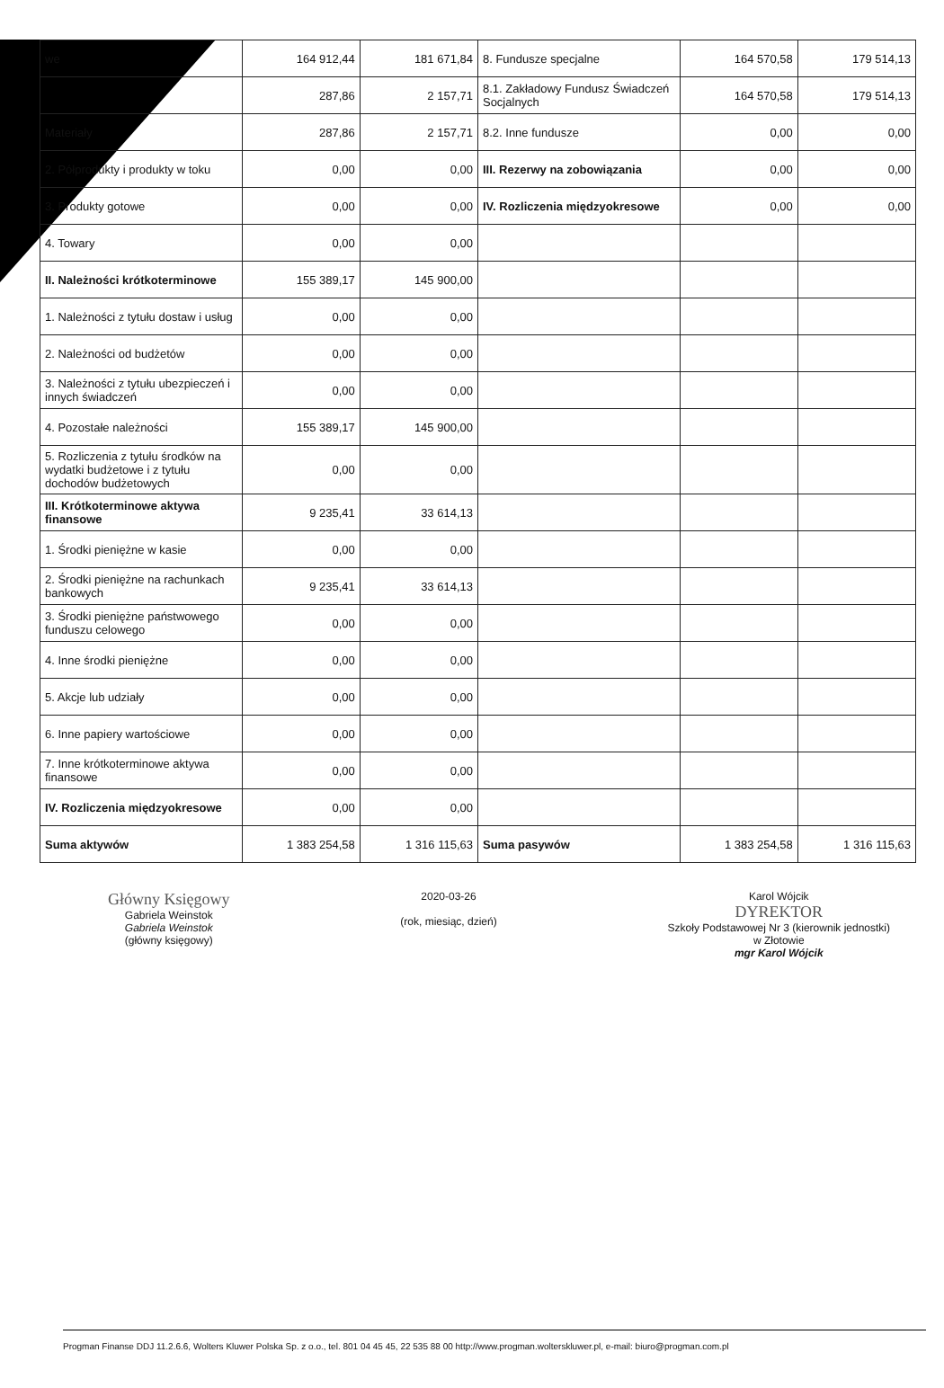| we | 164 912,44 | 181 671,84 | 8. Fundusze specjalne | 164 570,58 | 179 514,13 |
| | 287,86 | 2 157,71 | 8.1. Zakładowy Fundusz Świadczeń Socjalnych | 164 570,58 | 179 514,13 |
| Materiały | 287,86 | 2 157,71 | 8.2. Inne fundusze | 0,00 | 0,00 |
| 2. Półprodukty i produkty w toku | 0,00 | 0,00 | III. Rezerwy na zobowiązania | 0,00 | 0,00 |
| 3. Produkty gotowe | 0,00 | 0,00 | IV. Rozliczenia międzyokresowe | 0,00 | 0,00 |
| 4. Towary | 0,00 | 0,00 | | | |
| II. Należności krótkoterminowe | 155 389,17 | 145 900,00 | | | |
| 1. Należności z tytułu dostaw i usług | 0,00 | 0,00 | | | |
| 2. Należności od budżetów | 0,00 | 0,00 | | | |
| 3. Należności z tytułu ubezpieczeń i innych świadczeń | 0,00 | 0,00 | | | |
| 4. Pozostałe należności | 155 389,17 | 145 900,00 | | | |
| 5. Rozliczenia z tytułu środków na wydatki budżetowe i z tytułu dochodów budżetowych | 0,00 | 0,00 | | | |
| III. Krótkoterminowe aktywa finansowe | 9 235,41 | 33 614,13 | | | |
| 1. Środki pieniężne w kasie | 0,00 | 0,00 | | | |
| 2. Środki pieniężne na rachunkach bankowych | 9 235,41 | 33 614,13 | | | |
| 3. Środki pieniężne państwowego funduszu celowego | 0,00 | 0,00 | | | |
| 4. Inne środki pieniężne | 0,00 | 0,00 | | | |
| 5. Akcje lub udziały | 0,00 | 0,00 | | | |
| 6. Inne papiery wartościowe | 0,00 | 0,00 | | | |
| 7. Inne krótkoterminowe aktywa finansowe | 0,00 | 0,00 | | | |
| IV. Rozliczenia międzyokresowe | 0,00 | 0,00 | | | |
| Suma aktywów | 1 383 254,58 | 1 316 115,63 | Suma pasywów | 1 383 254,58 | 1 316 115,63 |
Główny Księgowy
Gabriela Weinstok
Gabriela Weinstok
(główny księgowy)
2020-03-26
(rok, miesiąc, dzień)
Karol Wójcik
DYREKTOR
Szkoły Podstawowej Nr 3 (kierownik jednostki)
w Złotowie
mgr Karol Wójcik
Progman Finanse DDJ 11.2.6.6, Wolters Kluwer Polska Sp. z o.o., tel. 801 04 45 45, 22 535 88 00 http://www.progman.wolterskluwer.pl, e-mail: biuro@progman.com.pl